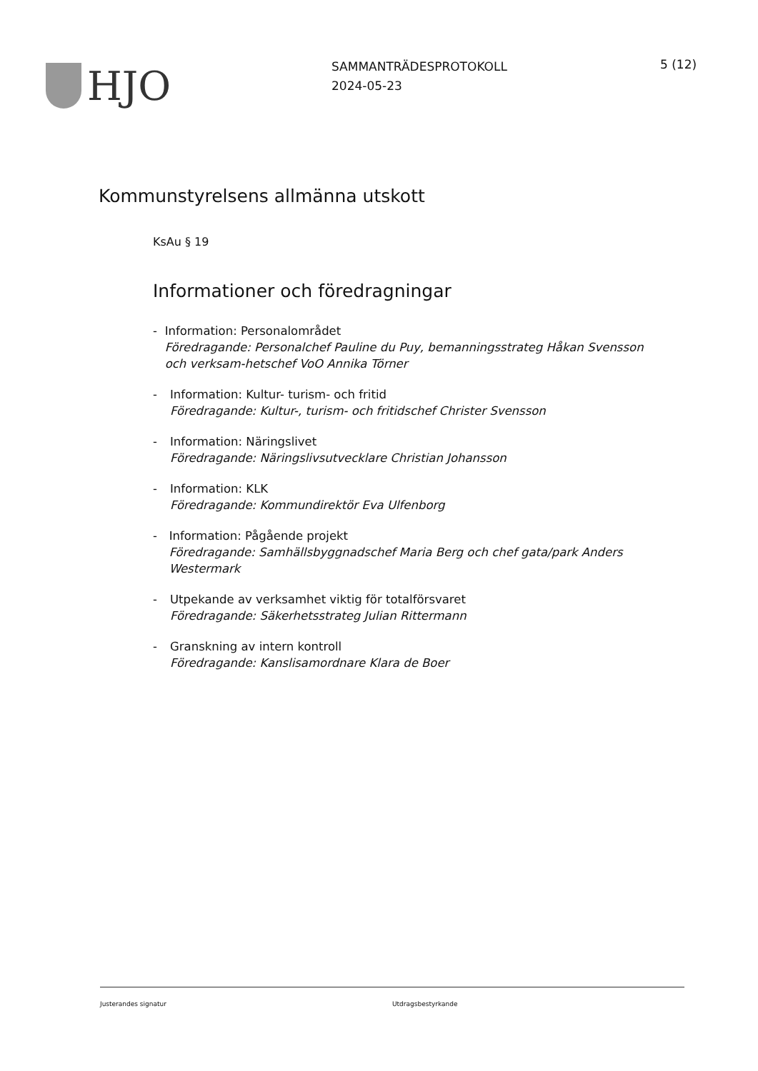HJO
SAMMANTRÄDESPROTOKOLL
2024-05-23
5 (12)
Kommunstyrelsens allmänna utskott
KsAu § 19
Informationer och föredragningar
- Information: Personalområdet
Föredragande: Personalchef Pauline du Puy, bemanningsstrateg Håkan Svensson och verksam-hetschef VoO Annika Törner
- Information: Kultur- turism- och fritid
Föredragande: Kultur-, turism- och fritidschef Christer Svensson
- Information: Näringslivet
Föredragande: Näringslivsutvecklare Christian Johansson
- Information: KLK
Föredragande: Kommundirektör Eva Ulfenborg
- Information: Pågående projekt
Föredragande: Samhällsbyggnadschef Maria Berg och chef gata/park Anders Westermark
- Utpekande av verksamhet viktig för totalförsvaret
Föredragande: Säkerhetsstrateg Julian Rittermann
- Granskning av intern kontroll
Föredragande: Kanslisamordnare Klara de Boer
Justerandes signatur Utdragsbestyrkande